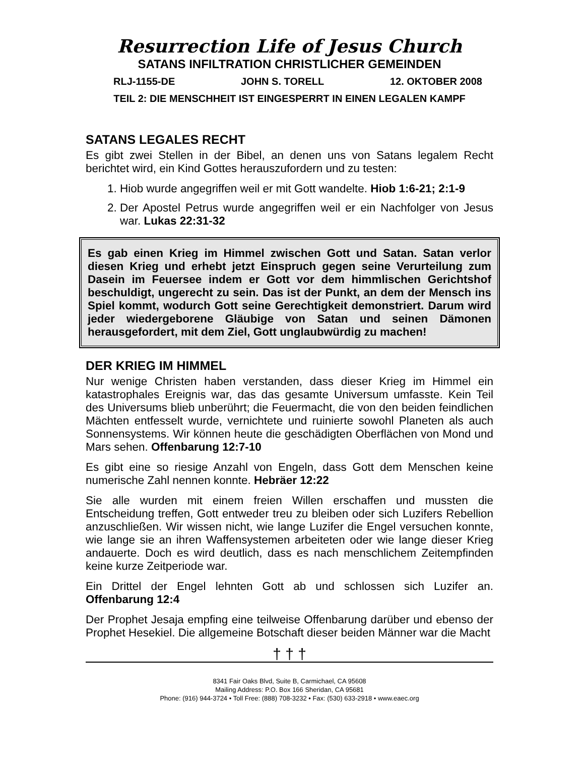Resurrection Life of Jesus Church
SATANS INFILTRATION CHRISTLICHER GEMEINDEN
RLJ-1155-DE JOHN S. TORELL 12. OKTOBER 2008
TEIL 2: DIE MENSCHHEIT IST EINGESPERRT IN EINEN LEGALEN KAMPF
SATANS LEGALES RECHT
Es gibt zwei Stellen in der Bibel, an denen uns von Satans legalem Recht berichtet wird, ein Kind Gottes herauszufordern und zu testen:
1. Hiob wurde angegriffen weil er mit Gott wandelte. Hiob 1:6-21; 2:1-9
2. Der Apostel Petrus wurde angegriffen weil er ein Nachfolger von Jesus war. Lukas 22:31-32
Es gab einen Krieg im Himmel zwischen Gott und Satan. Satan verlor diesen Krieg und erhebt jetzt Einspruch gegen seine Verurteilung zum Dasein im Feuersee indem er Gott vor dem himmlischen Gerichtshof beschuldigt, ungerecht zu sein. Das ist der Punkt, an dem der Mensch ins Spiel kommt, wodurch Gott seine Gerechtigkeit demonstriert. Darum wird jeder wiedergeborene Gläubige von Satan und seinen Dämonen herausgefordert, mit dem Ziel, Gott unglaubwürdig zu machen!
DER KRIEG IM HIMMEL
Nur wenige Christen haben verstanden, dass dieser Krieg im Himmel ein katastrophales Ereignis war, das das gesamte Universum umfasste. Kein Teil des Universums blieb unberührt; die Feuermacht, die von den beiden feindlichen Mächten entfesselt wurde, vernichtete und ruinierte sowohl Planeten als auch Sonnensystems. Wir können heute die geschädigten Oberflächen von Mond und Mars sehen. Offenbarung 12:7-10
Es gibt eine so riesige Anzahl von Engeln, dass Gott dem Menschen keine numerische Zahl nennen konnte. Hebräer 12:22
Sie alle wurden mit einem freien Willen erschaffen und mussten die Entscheidung treffen, Gott entweder treu zu bleiben oder sich Luzifers Rebellion anzuschließen. Wir wissen nicht, wie lange Luzifer die Engel versuchen konnte, wie lange sie an ihren Waffensystemen arbeiteten oder wie lange dieser Krieg andauerte. Doch es wird deutlich, dass es nach menschlichem Zeitempfinden keine kurze Zeitperiode war.
Ein Drittel der Engel lehnten Gott ab und schlossen sich Luzifer an. Offenbarung 12:4
Der Prophet Jesaja empfing eine teilweise Offenbarung darüber und ebenso der Prophet Hesekiel. Die allgemeine Botschaft dieser beiden Männer war die Macht
† † †
8341 Fair Oaks Blvd, Suite B, Carmichael, CA 95608
Mailing Address: P.O. Box 166 Sheridan, CA 95681
Phone: (916) 944-3724 • Toll Free: (888) 708-3232 • Fax: (530) 633-2918 • www.eaec.org